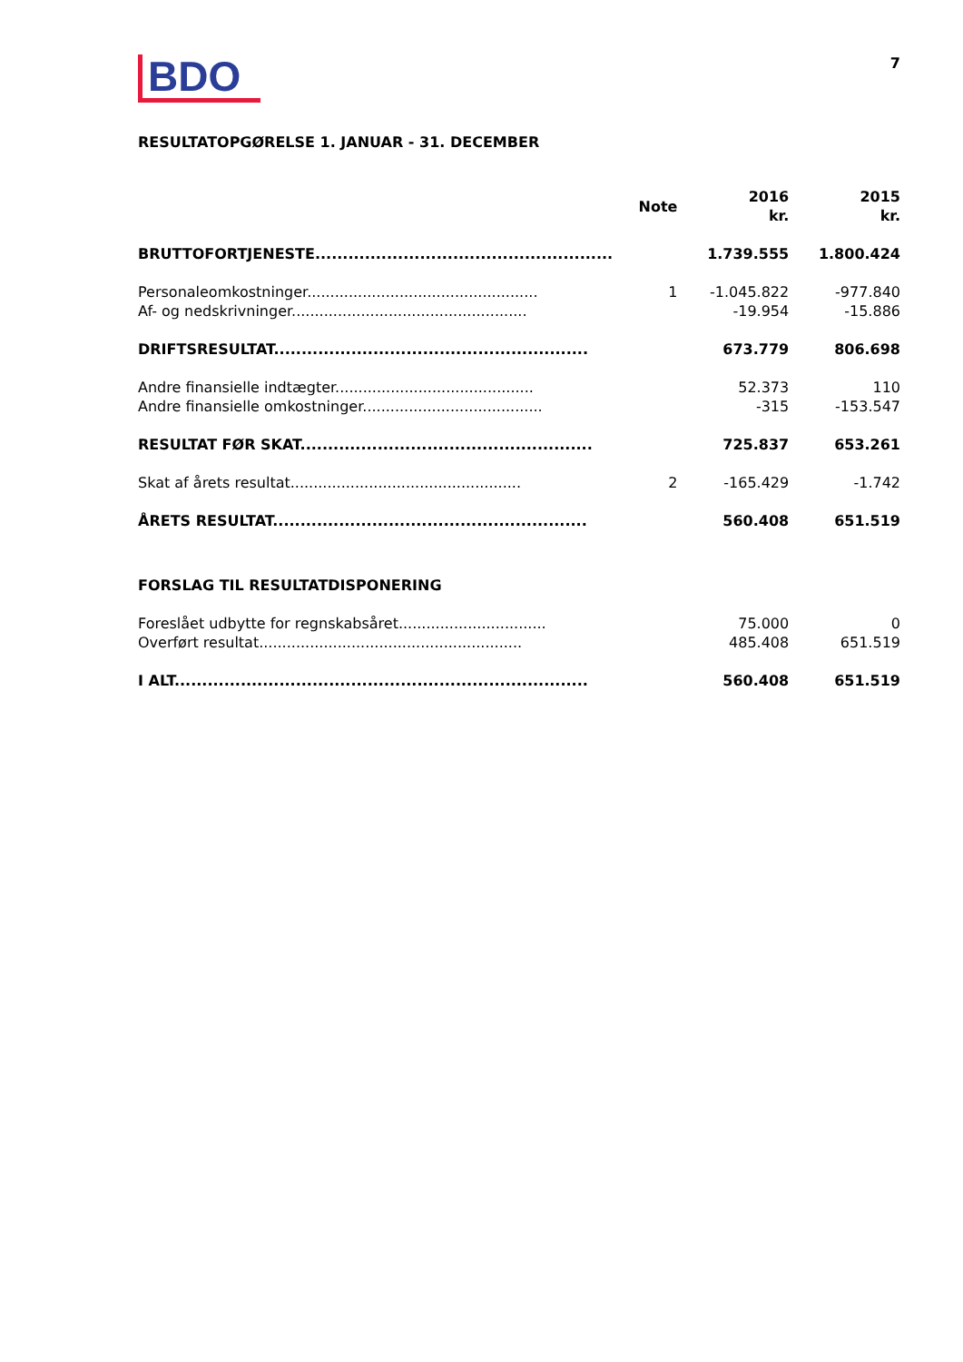BDO
7
RESULTATOPGØRELSE 1. JANUAR - 31. DECEMBER
| | Note | 2016 kr. | 2015 kr. |
| --- | --- | --- | --- |
| BRUTTOFORTJENESTE...................................................... | | 1.739.555 | 1.800.424 |
| Personaleomkostninger.................................................. | 1 | -1.045.822 | -977.840 |
| Af- og nedskrivninger................................................... | | -19.954 | -15.886 |
| DRIFTSRESULTAT......................................................... | | 673.779 | 806.698 |
| Andre finansielle indtægter........................................... | | 52.373 | 110 |
| Andre finansielle omkostninger....................................... | | -315 | -153.547 |
| RESULTAT FØR SKAT..................................................... | | 725.837 | 653.261 |
| Skat af årets resultat.................................................. | 2 | -165.429 | -1.742 |
| ÅRETS RESULTAT......................................................... | | 560.408 | 651.519 |
| FORSLAG TIL RESULTATDISPONERING | | | |
| Foreslået udbytte for regnskabsåret................................ | | 75.000 | 0 |
| Overført resultat......................................................... | | 485.408 | 651.519 |
| I ALT........................................................................... | | 560.408 | 651.519 |